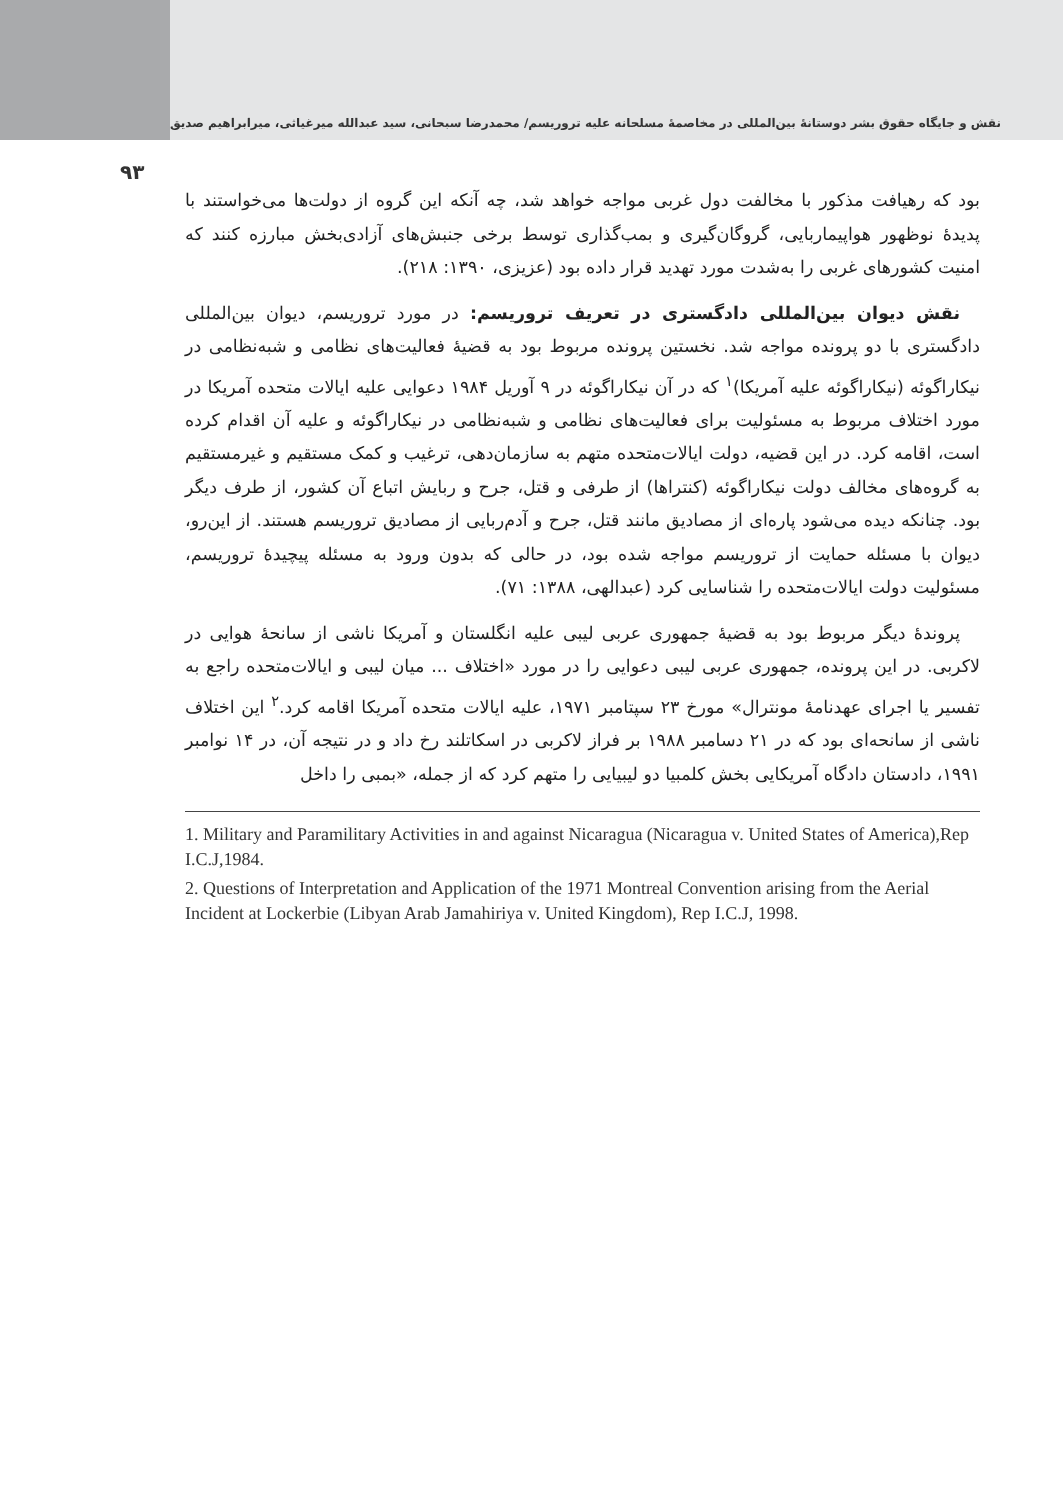نقش و جایگاه حقوق بشر دوستانهٔ بین‌المللی در مخاصمهٔ مسلحانه علیه تروریسم/ محمدرضا سبحانی، سید عبدالله میرغیاثی، میرابراهیم صدیق
۹۳
بود که رهیافت مذکور با مخالفت دول غربی مواجه خواهد شد، چه آنکه این گروه از دولت‌ها می‌خواستند با پدیدهٔ نوظهور هواپیماربایی، گروگان‌گیری و بمب‌گذاری توسط برخی جنبش‌های آزادی‌بخش مبارزه کنند که امنیت کشورهای غربی را به‌شدت مورد تهدید قرار داده بود (عزیزی، ۱۳۹۰: ۲۱۸).
نقش دیوان بین‌المللی دادگستری در تعریف تروریسم: در مورد تروریسم، دیوان بین‌المللی دادگستری با دو پرونده مواجه شد. نخستین پرونده مربوط بود به قضیهٔ فعالیت‌های نظامی و شبه‌نظامی در نیکاراگوئه (نیکاراگوئه علیه آمریکا)<sup>۱</sup> که در آن نیکاراگوئه در ۹ آوریل ۱۹۸۴ دعوایی علیه ایالات متحده آمریکا در مورد اختلاف مربوط به مسئولیت برای فعالیت‌های نظامی و شبه‌نظامی در نیکاراگوئه و علیه آن اقدام کرده است، اقامه کرد. در این قضیه، دولت ایالات‌متحده متهم به سازمان‌دهی، ترغیب و کمک مستقیم و غیرمستقیم به گروه‌های مخالف دولت نیکاراگوئه (کنتراها) از طرفی و قتل، جرح و ربایش اتباع آن کشور، از طرف دیگر بود. چنانکه دیده می‌شود پاره‌ای از مصادیق مانند قتل، جرح و آدم‌ربایی از مصادیق تروریسم هستند. از این‌رو، دیوان با مسئله حمایت از تروریسم مواجه شده بود، در حالی که بدون ورود به مسئله پیچیدهٔ تروریسم، مسئولیت دولت ایالات‌متحده را شناسایی کرد (عبدالهی، ۱۳۸۸: ۷۱).
پروندهٔ دیگر مربوط بود به قضیهٔ جمهوری عربی لیبی علیه انگلستان و آمریکا ناشی از سانحهٔ هوایی در لاکربی. در این پرونده، جمهوری عربی لیبی دعوایی را در مورد «اختلاف ... میان لیبی و ایالات‌متحده راجع به تفسیر یا اجرای عهدنامهٔ مونترال» مورخ ۲۳ سپتامبر ۱۹۷۱، علیه ایالات متحده آمریکا اقامه کرد.<sup>۲</sup> این اختلاف ناشی از سانحه‌ای بود که در ۲۱ دسامبر ۱۹۸۸ بر فراز لاکربی در اسکاتلند رخ داد و در نتیجه آن، در ۱۴ نوامبر ۱۹۹۱، دادستان دادگاه آمریکایی بخش کلمبیا دو لیبیایی را متهم کرد که از جمله، «بمبی را داخل
1. Military and Paramilitary Activities in and against Nicaragua (Nicaragua v. United States of America),Rep I.C.J,1984.
2. Questions of Interpretation and Application of the 1971 Montreal Convention arising from the Aerial Incident at Lockerbie (Libyan Arab Jamahiriya v. United Kingdom), Rep I.C.J, 1998.